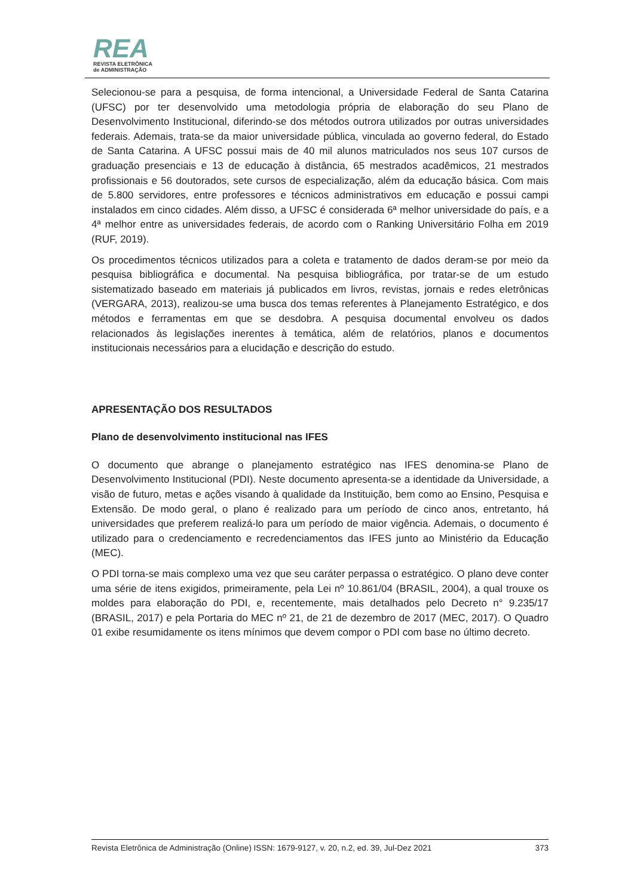REA
REVISTA ELETRÔNICA
de ADMINISTRAÇÃO
Selecionou-se para a pesquisa, de forma intencional, a Universidade Federal de Santa Catarina (UFSC) por ter desenvolvido uma metodologia própria de elaboração do seu Plano de Desenvolvimento Institucional, diferindo-se dos métodos outrora utilizados por outras universidades federais. Ademais, trata-se da maior universidade pública, vinculada ao governo federal, do Estado de Santa Catarina. A UFSC possui mais de 40 mil alunos matriculados nos seus 107 cursos de graduação presenciais e 13 de educação à distância, 65 mestrados acadêmicos, 21 mestrados profissionais e 56 doutorados, sete cursos de especialização, além da educação básica. Com mais de 5.800 servidores, entre professores e técnicos administrativos em educação e possui campi instalados em cinco cidades. Além disso, a UFSC é considerada 6ª melhor universidade do país, e a 4ª melhor entre as universidades federais, de acordo com o Ranking Universitário Folha em 2019 (RUF, 2019).
Os procedimentos técnicos utilizados para a coleta e tratamento de dados deram-se por meio da pesquisa bibliográfica e documental. Na pesquisa bibliográfica, por tratar-se de um estudo sistematizado baseado em materiais já publicados em livros, revistas, jornais e redes eletrônicas (VERGARA, 2013), realizou-se uma busca dos temas referentes à Planejamento Estratégico, e dos métodos e ferramentas em que se desdobra. A pesquisa documental envolveu os dados relacionados às legislações inerentes à temática, além de relatórios, planos e documentos institucionais necessários para a elucidação e descrição do estudo.
APRESENTAÇÃO DOS RESULTADOS
Plano de desenvolvimento institucional nas IFES
O documento que abrange o planejamento estratégico nas IFES denomina-se Plano de Desenvolvimento Institucional (PDI). Neste documento apresenta-se a identidade da Universidade, a visão de futuro, metas e ações visando à qualidade da Instituição, bem como ao Ensino, Pesquisa e Extensão. De modo geral, o plano é realizado para um período de cinco anos, entretanto, há universidades que preferem realizá-lo para um período de maior vigência. Ademais, o documento é utilizado para o credenciamento e recredenciamentos das IFES junto ao Ministério da Educação (MEC).
O PDI torna-se mais complexo uma vez que seu caráter perpassa o estratégico. O plano deve conter uma série de itens exigidos, primeiramente, pela Lei nº 10.861/04 (BRASIL, 2004), a qual trouxe os moldes para elaboração do PDI, e, recentemente, mais detalhados pelo Decreto n° 9.235/17 (BRASIL, 2017) e pela Portaria do MEC nº 21, de 21 de dezembro de 2017 (MEC, 2017). O Quadro 01 exibe resumidamente os itens mínimos que devem compor o PDI com base no último decreto.
Revista Eletrônica de Administração (Online) ISSN: 1679-9127, v. 20, n.2, ed. 39, Jul-Dez 2021 373